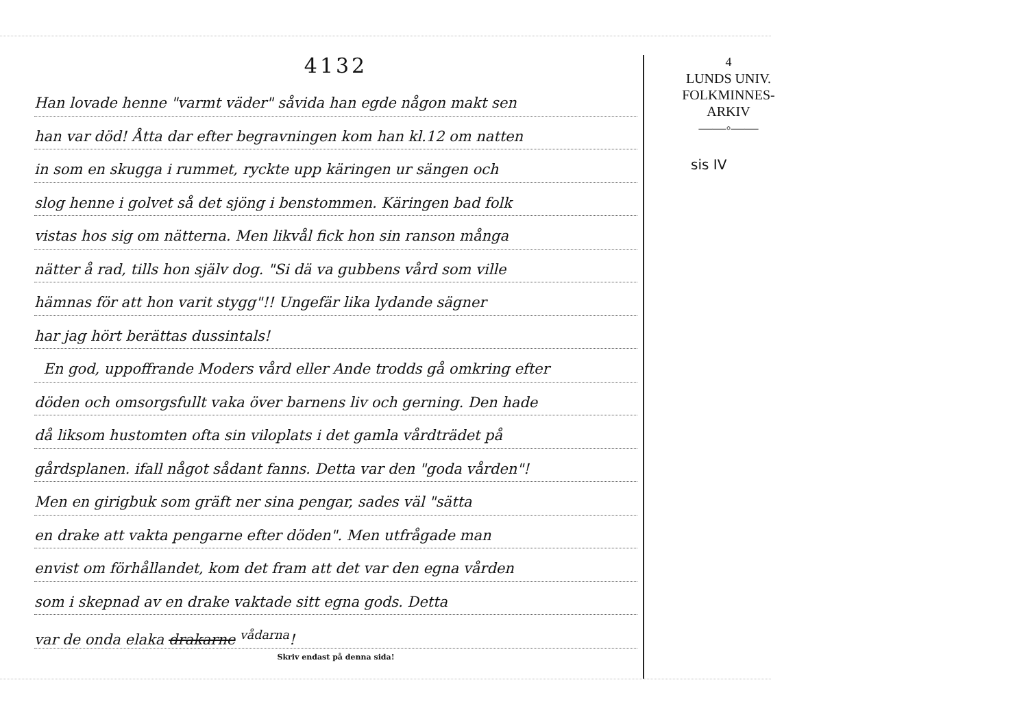4132
Han lovade henne "varmt väder" såvida han egde någon makt sen
han var död! Åtta dar efter begravningen kom han kl.12 om natten
in som en skugga i rummet, ryckte upp käringen ur sängen och
slog henne i golvet så det sjöng i benstommen. Käringen bad folk
vistas hos sig om nätterna. Men likvål fick hon sin ranson många
nätter å rad, tills hon själv dog. "Si dä va gubbens vård som ville
hämnas för att hon varit stygg"!! Ungefär lika lydande sägner
har jag hört berättas dussintals!
En god, uppoffrande Moders vård eller Ande trodds gå omkring efter
döden och omsorgsfullt vaka över barnens liv och gerning. Den hade
då liksom hustomten ofta sin viloplats i det gamla vårdträdet på
gårdsplanen. ifall något sådant fanns. Detta var den "goda vården"!
Men en girigbuk som gräft ner sina pengar, sades väl "sätta
en drake att vakta pengarne efter döden". Men utfrågade man
envist om förhållandet, kom det fram att det var den egna vården
som i skepnad av en drake vaktade sitt egna gods. Detta
var de onda elaka drakarne <sup>vådarna</sup>!
Skriv endast på denna sida!
4
LUNDS UNIV.
FOLKMINNES-
ARKIV
——◦——
sis IV